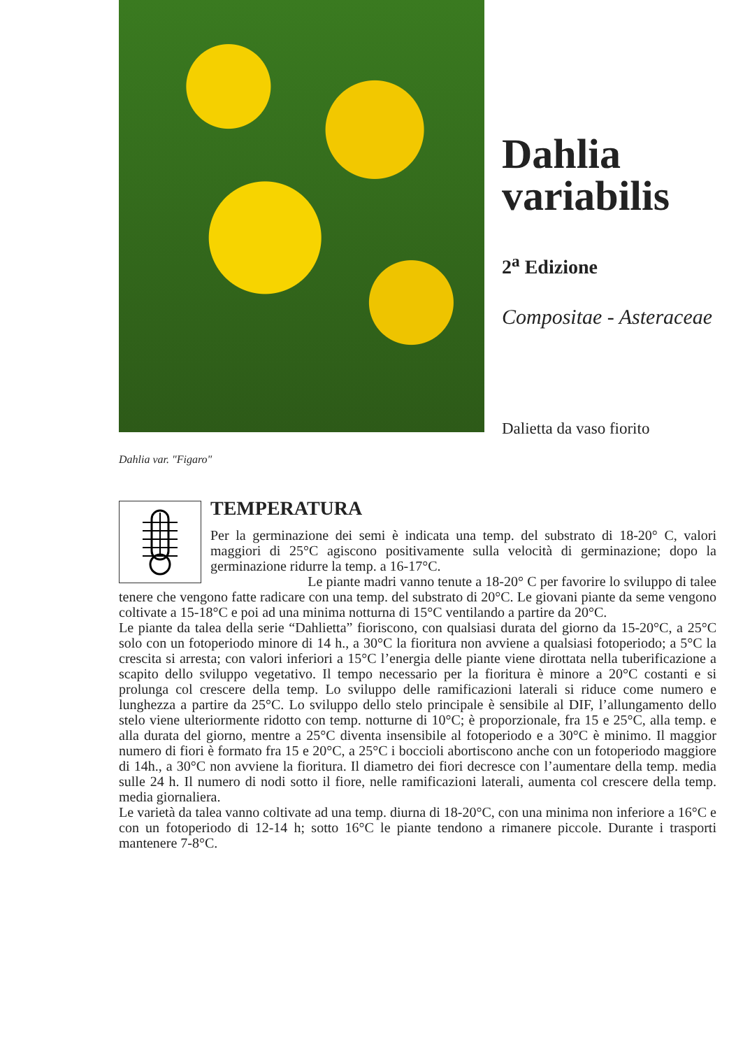Dahlia
variabilis
2<sup>a</sup> Edizione
Compositae - Asteraceae
Dalietta da vaso fiorito
Dahlia var. "Figaro"
TEMPERATURA
Per la germinazione dei semi è indicata una temp. del substrato di 18-20° C, valori maggiori di 25°C agiscono positivamente sulla velocità di germinazione; dopo la germinazione ridurre la temp. a 16-17°C.
Le piante madri vanno tenute a 18-20° C per favorire lo sviluppo di talee tenere che vengono fatte radicare con una temp. del substrato di 20°C. Le giovani piante da seme vengono coltivate a 15-18°C e poi ad una minima notturna di 15°C ventilando a partire da 20°C.
Le piante da talea della serie “Dahlietta” fioriscono, con qualsiasi durata del giorno da 15-20°C, a 25°C solo con un fotoperiodo minore di 14 h., a 30°C la fioritura non avviene a qualsiasi fotoperiodo; a 5°C la crescita si arresta; con valori inferiori a 15°C l’energia delle piante viene dirottata nella tuberificazione a scapito dello sviluppo vegetativo. Il tempo necessario per la fioritura è minore a 20°C costanti e si prolunga col crescere della temp. Lo sviluppo delle ramificazioni laterali si riduce come numero e lunghezza a partire da 25°C. Lo sviluppo dello stelo principale è sensibile al DIF, l’allungamento dello stelo viene ulteriormente ridotto con temp. notturne di 10°C; è proporzionale, fra 15 e 25°C, alla temp. e alla durata del giorno, mentre a 25°C diventa insensibile al fotoperiodo e a 30°C è minimo. Il maggior numero di fiori è formato fra 15 e 20°C, a 25°C i boccioli abortiscono anche con un fotoperiodo maggiore di 14h., a 30°C non avviene la fioritura. Il diametro dei fiori decresce con l’aumentare della temp. media sulle 24 h. Il numero di nodi sotto il fiore, nelle ramificazioni laterali, aumenta col crescere della temp. media giornaliera.
Le varietà da talea vanno coltivate ad una temp. diurna di 18-20°C, con una minima non inferiore a 16°C e con un fotoperiodo di 12-14 h; sotto 16°C le piante tendono a rimanere piccole. Durante i trasporti mantenere 7-8°C.